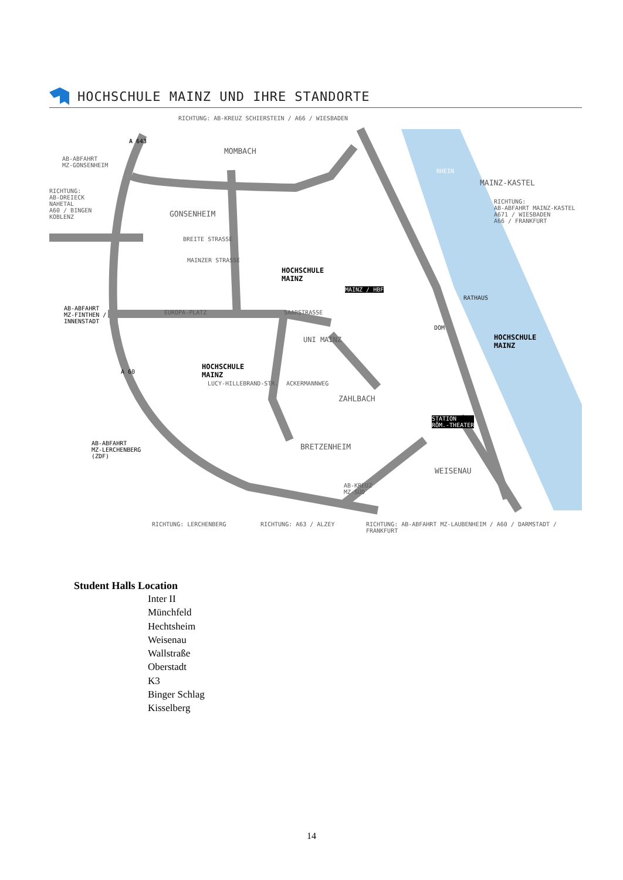HOCHSCHULE MAINZ UND IHRE STANDORTE
RICHTUNG: AB-KREUZ SCHIERSTEIN / A66 / WIESBADEN
A 643
AB-ABFAHRT
MZ-GONSENHEIM
MOMBACH
MAINZ-KASTEL
RHEIN
RICHTUNG:
AB-DREIECK
NAHETAL
A60 / BINGEN
KOBLENZ
RICHTUNG:
AB-ABFAHRT MAINZ-KASTEL
A671 / WIESBADEN
A66 / FRANKFURT
GONSENHEIM
BREITE STRASSE
MAINZER STRASSE
HOCHSCHULE
MAINZ
MAINZ / HBF
RATHAUS
AB-ABFAHRT
MZ-FINTHEN /
INNENSTADT
EUROPA-PLATZ SAARSTRASSE
DOM
UNI MAINZ
HOCHSCHULE
MAINZ
HOCHSCHULE
MAINZ
A 60
LUCY-HILLEBRAND-STR. ACKERMANNWEG
ZAHLBACH
STATION
RÖM.-THEATER
AB-ABFAHRT
MZ-LERCHENBERG
(ZDF)
BRETZENHEIM
WEISENAU
AB-KREUZ
MZ-SÜD
RICHTUNG: LERCHENBERG RICHTUNG: A63 / ALZEY
RICHTUNG: AB-ABFAHRT MZ-LAUBENHEIM / A60 / DARMSTADT / FRANKFURT
Student Halls Location
Inter II
Münchfeld
Hechtsheim
Weisenau
Wallstraße
Oberstadt
K3
Binger Schlag
Kisselberg
14